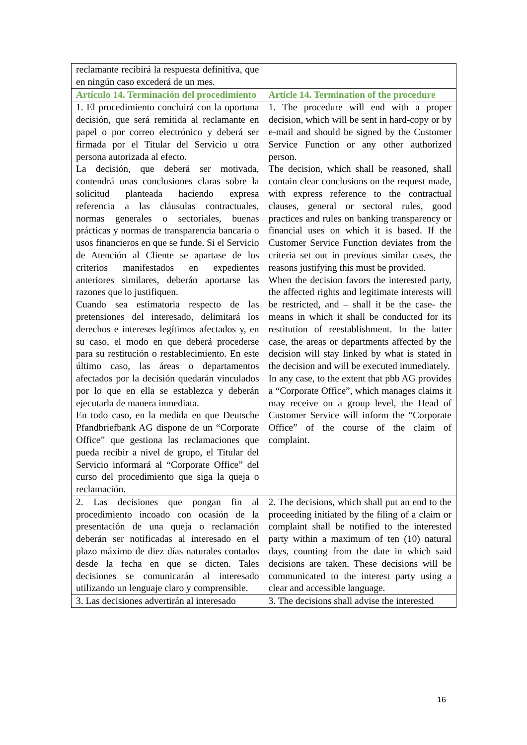| reclamante recibirá la respuesta definitiva, que en ningún caso excederá de un mes. | |
| Artículo 14. Terminación del procedimiento | Article 14. Termination of the procedure |
| 1. El procedimiento concluirá con la oportuna decisión, que será remitida al reclamante en papel o por correo electrónico y deberá ser firmada por el Titular del Servicio u otra persona autorizada al efecto. La decisión, que deberá ser motivada, contendrá unas conclusiones claras sobre la solicitud planteada haciendo expresa referencia a las cláusulas contractuales, normas generales o sectoriales, buenas prácticas y normas de transparencia bancaria o usos financieros en que se funde. Si el Servicio de Atención al Cliente se apartase de los criterios manifestados en expedientes anteriores similares, deberán aportarse las razones que lo justifiquen. Cuando sea estimatoria respecto de las pretensiones del interesado, delimitará los derechos e intereses legítimos afectados y, en su caso, el modo en que deberá procederse para su restitución o restablecimiento. En este último caso, las áreas o departamentos afectados por la decisión quedarán vinculados por lo que en ella se establezca y deberán ejecutarla de manera inmediata. En todo caso, en la medida en que Deutsche Pfandbriefbank AG dispone de un “Corporate Office” que gestiona las reclamaciones que pueda recibir a nivel de grupo, el Titular del Servicio informará al “Corporate Office” del curso del procedimiento que siga la queja o reclamación. | 1. The procedure will end with a proper decision, which will be sent in hard-copy or by e-mail and should be signed by the Customer Service Function or any other authorized person. The decision, which shall be reasoned, shall contain clear conclusions on the request made, with express reference to the contractual clauses, general or sectoral rules, good practices and rules on banking transparency or financial uses on which it is based. If the Customer Service Function deviates from the criteria set out in previous similar cases, the reasons justifying this must be provided. When the decision favors the interested party, the affected rights and legitimate interests will be restricted, and – shall it be the case- the means in which it shall be conducted for its restitution of reestablishment. In the latter case, the areas or departments affected by the decision will stay linked by what is stated in the decision and will be executed immediately. In any case, to the extent that pbb AG provides a “Corporate Office”, which manages claims it may receive on a group level, the Head of Customer Service will inform the “Corporate Office” of the course of the claim of complaint. |
| 2. Las decisiones que pongan fin al procedimiento incoado con ocasión de la presentación de una queja o reclamación deberán ser notificadas al interesado en el plazo máximo de diez días naturales contados desde la fecha en que se dicten. Tales decisiones se comunicarán al interesado utilizando un lenguaje claro y comprensible. | 2. The decisions, which shall put an end to the proceeding initiated by the filing of a claim or complaint shall be notified to the interested party within a maximum of ten (10) natural days, counting from the date in which said decisions are taken. These decisions will be communicated to the interest party using a clear and accessible language. |
| 3. Las decisiones advertirán al interesado | 3. The decisions shall advise the interested |
16